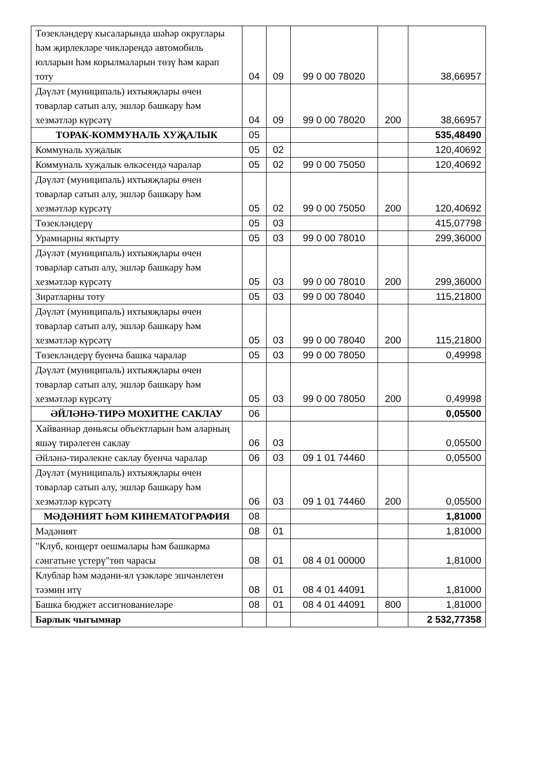| Төзекләндерү кысаларында шәһәр округлары һәм җирлекләре чикләрендә автомобиль юлларын һәм корылмаларын төзү һәм карап тоту | 04 | 09 | 99 0 00 78020 | | 38,66957 |
| Дәүләт (муниципаль) ихтыяҗлары өчен товарлар сатып алу, эшләр башкару һәм хезмәтләр күрсәтү | 04 | 09 | 99 0 00 78020 | 200 | 38,66957 |
| ТОРАК-КОММУНАЛЬ ХУҖАЛЫК | 05 | | | | 535,48490 |
| Коммуналь хуҗалык | 05 | 02 | | | 120,40692 |
| Коммуналь хуҗалык өлкәсендә чаралар | 05 | 02 | 99 0 00 75050 | | 120,40692 |
| Дәүләт (муниципаль) ихтыяҗлары өчен товарлар сатып алу, эшләр башкару һәм хезмәтләр күрсәтү | 05 | 02 | 99 0 00 75050 | 200 | 120,40692 |
| Төзекләндерү | 05 | 03 | | | 415,07798 |
| Урамнарны яктырту | 05 | 03 | 99 0 00 78010 | | 299,36000 |
| Дәүләт (муниципаль) ихтыяҗлары өчен товарлар сатып алу, эшләр башкару һәм хезмәтләр күрсәтү | 05 | 03 | 99 0 00 78010 | 200 | 299,36000 |
| Зиратларны тоту | 05 | 03 | 99 0 00 78040 | | 115,21800 |
| Дәүләт (муниципаль) ихтыяҗлары өчен товарлар сатып алу, эшләр башкару һәм хезмәтләр күрсәтү | 05 | 03 | 99 0 00 78040 | 200 | 115,21800 |
| Төзекләндерү буенча башка чаралар | 05 | 03 | 99 0 00 78050 | | 0,49998 |
| Дәүләт (муниципаль) ихтыяҗлары өчен товарлар сатып алу, эшләр башкару һәм хезмәтләр күрсәтү | 05 | 03 | 99 0 00 78050 | 200 | 0,49998 |
| ӘЙЛӘНӘ-ТИРӘ МОХИТНЕ САКЛАУ | 06 | | | | 0,05500 |
| Хайваннар дөньясы объектларын һәм аларның яшәү тирәлеген саклау | 06 | 03 | | | 0,05500 |
| Әйләнә-тирәлекне саклау буенча чаралар | 06 | 03 | 09 1 01 74460 | | 0,05500 |
| Дәүләт (муниципаль) ихтыяҗлары өчен товарлар сатып алу, эшләр башкару һәм хезмәтләр күрсәтү | 06 | 03 | 09 1 01 74460 | 200 | 0,05500 |
| МӘДӘНИЯТ ҺӘМ КИНЕМАТОГРАФИЯ | 08 | | | | 1,81000 |
| Мәдәният | 08 | 01 | | | 1,81000 |
| "Клуб, концерт оешмалары һәм башкарма сәнгатьне үстерү"төп чарасы | 08 | 01 | 08 4 01 00000 | | 1,81000 |
| Клублар һәм мәдәни-ял үзәкләре эшчәнлеген тәэмин итү | 08 | 01 | 08 4 01 44091 | | 1,81000 |
| Башка бюджет ассигнованиеләре | 08 | 01 | 08 4 01 44091 | 800 | 1,81000 |
| Барлык чыгымнар | | | | | 2 532,77358 |